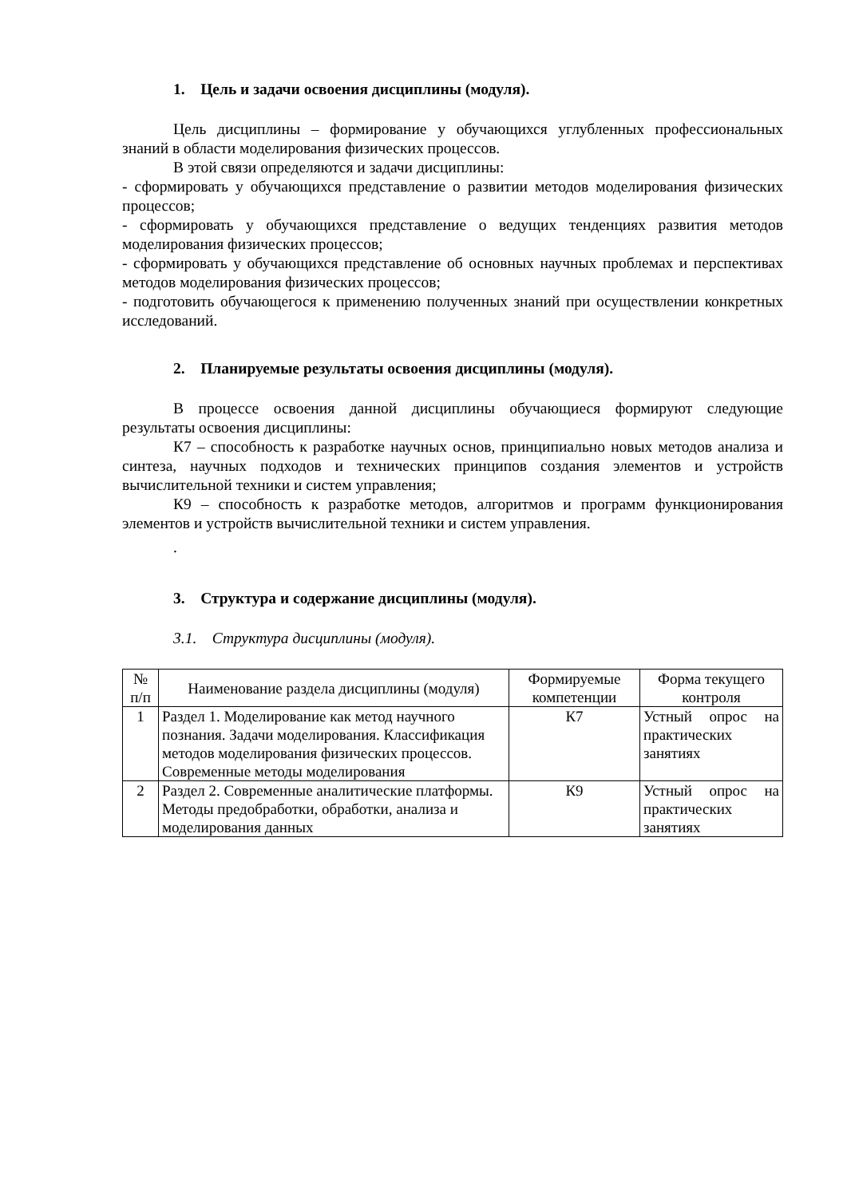1. Цель и задачи освоения дисциплины (модуля).
Цель дисциплины – формирование у обучающихся углубленных профессиональных знаний в области моделирования физических процессов.
В этой связи определяются и задачи дисциплины:
- сформировать у обучающихся представление о развитии методов моделирования физических процессов;
- сформировать у обучающихся представление о ведущих тенденциях развития методов моделирования физических процессов;
- сформировать у обучающихся представление об основных научных проблемах и перспективах методов моделирования физических процессов;
- подготовить обучающегося к применению полученных знаний при осуществлении конкретных исследований.
2. Планируемые результаты освоения дисциплины (модуля).
В процессе освоения данной дисциплины обучающиеся формируют следующие результаты освоения дисциплины:
К7 – способность к разработке научных основ, принципиально новых методов анализа и синтеза, научных подходов и технических принципов создания элементов и устройств вычислительной техники и систем управления;
К9 – способность к разработке методов, алгоритмов и программ функционирования элементов и устройств вычислительной техники и систем управления.
.
3. Структура и содержание дисциплины (модуля).
3.1. Структура дисциплины (модуля).
| № п/п | Наименование раздела дисциплины (модуля) | Формируемые компетенции | Форма текущего контроля |
| --- | --- | --- | --- |
| 1 | Раздел 1. Моделирование как метод научного познания. Задачи моделирования. Классификация методов моделирования физических процессов. Современные методы моделирования | К7 | Устный опрос на практических занятиях |
| 2 | Раздел 2. Современные аналитические платформы. Методы предобработки, обработки, анализа и моделирования данных | К9 | Устный опрос на практических занятиях |